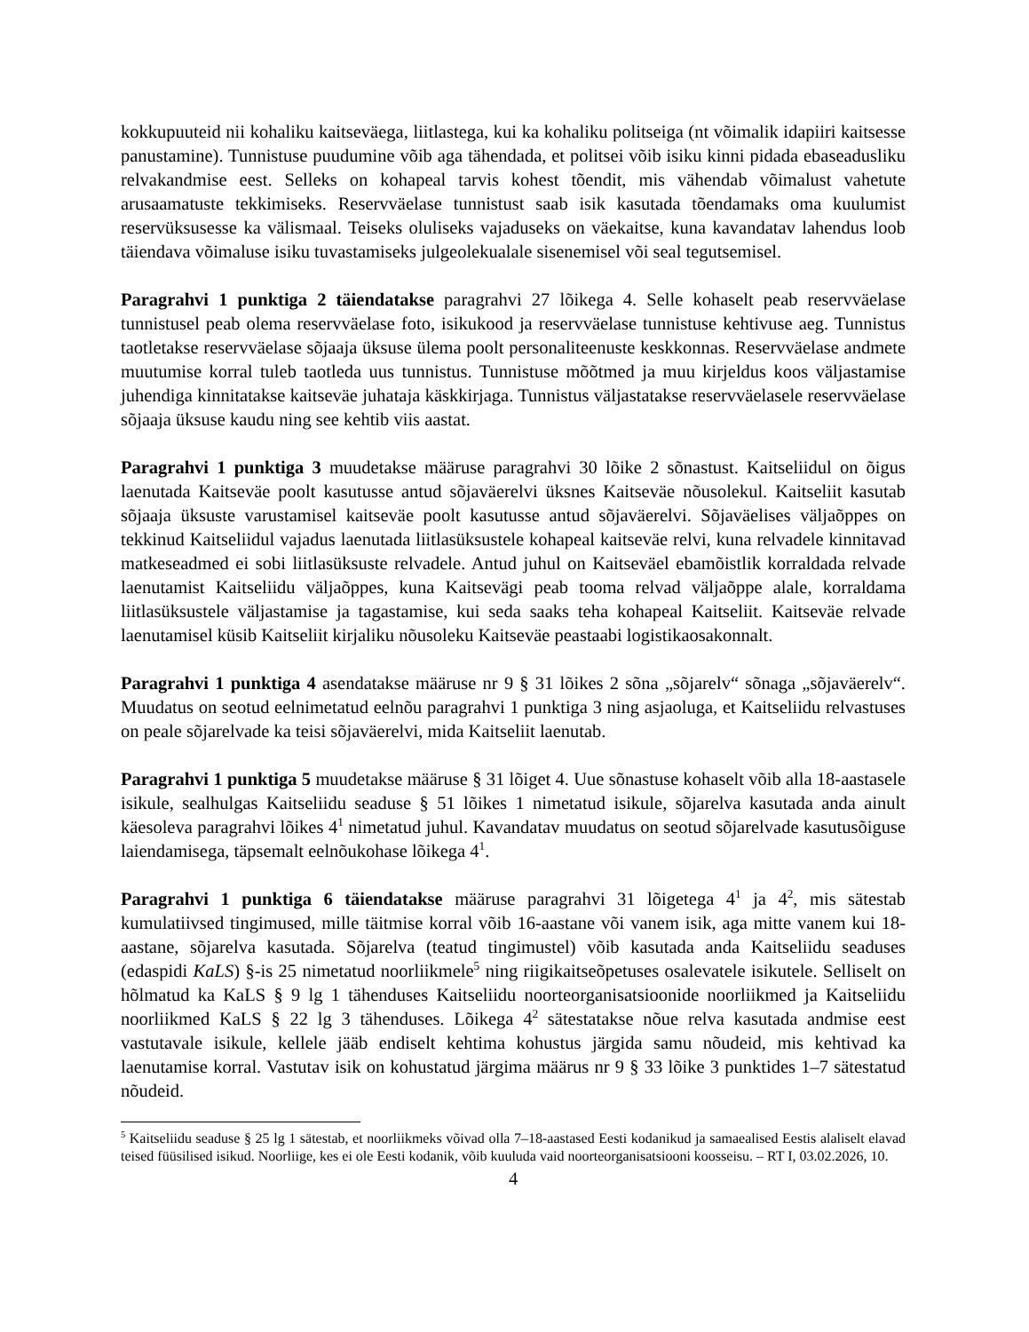kokkupuuteid nii kohaliku kaitseväega, liitlastega, kui ka kohaliku politseiga (nt võimalik idapiiri kaitsesse panustamine). Tunnistuse puudumine võib aga tähendada, et politsei võib isiku kinni pidada ebaseadusliku relvakandmise eest. Selleks on kohapeal tarvis kohest tõendit, mis vähendab võimalust vahetute arusaamatuste tekkimiseks. Reservväelase tunnistust saab isik kasutada tõendamaks oma kuulumist reservüksusesse ka välismaal. Teiseks oluliseks vajaduseks on väekaitse, kuna kavandatav lahendus loob täiendava võimaluse isiku tuvastamiseks julgeolekualale sisenemisel või seal tegutsemisel.
Paragrahvi 1 punktiga 2 täiendatakse paragrahvi 27 lõikega 4. Selle kohaselt peab reservväelase tunnistusel peab olema reservväelase foto, isikukood ja reservväelase tunnistuse kehtivuse aeg. Tunnistus taotletakse reservväelase sõjaaja üksuse ülema poolt personaliteenuste keskkonnas. Reservväelase andmete muutumise korral tuleb taotleda uus tunnistus. Tunnistuse mõõtmed ja muu kirjeldus koos väljastamise juhendiga kinnitatakse kaitseväe juhataja käskkirjaga. Tunnistus väljastatakse reservväelasele reservväelase sõjaaja üksuse kaudu ning see kehtib viis aastat.
Paragrahvi 1 punktiga 3 muudetakse määruse paragrahvi 30 lõike 2 sõnastust. Kaitseliidul on õigus laenutada Kaitseväe poolt kasutusse antud sõjaväerelvi üksnes Kaitseväe nõusolekul. Kaitseliit kasutab sõjaaja üksuste varustamisel kaitseväe poolt kasutusse antud sõjaväerelvi. Sõjaväelises väljaõppes on tekkinud Kaitseliidul vajadus laenutada liitlasüksustele kohapeal kaitseväe relvi, kuna relvadele kinnitavad matkeseadmed ei sobi liitlasüksuste relvadele. Antud juhul on Kaitseväel ebamõistlik korraldada relvade laenutamist Kaitseliidu väljaõppes, kuna Kaitsevägi peab tooma relvad väljaõppe alale, korraldama liitlasüksustele väljastamise ja tagastamise, kui seda saaks teha kohapeal Kaitseliit. Kaitseväe relvade laenutamisel küsib Kaitseliit kirjaliku nõusoleku Kaitseväe peastaabi logistikaosakonnalt.
Paragrahvi 1 punktiga 4 asendatakse määruse nr 9 § 31 lõikes 2 sõna „sõjarelv“ sõnaga „sõjaväerelv“. Muudatus on seotud eelnimetatud eelnõu paragrahvi 1 punktiga 3 ning asjaoluga, et Kaitseliidu relvastuses on peale sõjarelvade ka teisi sõjaväerelvi, mida Kaitseliit laenutab.
Paragrahvi 1 punktiga 5 muudetakse määruse § 31 lõiget 4. Uue sõnastuse kohaselt võib alla 18-aastasele isikule, sealhulgas Kaitseliidu seaduse § 51 lõikes 1 nimetatud isikule, sõjarelva kasutada anda ainult käesoleva paragrahvi lõikes 4<sup>1</sup> nimetatud juhul. Kavandatav muudatus on seotud sõjarelvade kasutusõiguse laiendamisega, täpsemalt eelnõukohase lõikega 4<sup>1</sup>.
Paragrahvi 1 punktiga 6 täiendatakse määruse paragrahvi 31 lõigetega 4<sup>1</sup> ja 4<sup>2</sup>, mis sätestab kumulatiivsed tingimused, mille täitmise korral võib 16-aastane või vanem isik, aga mitte vanem kui 18-aastane, sõjarelva kasutada. Sõjarelva (teatud tingimustel) võib kasutada anda Kaitseliidu seaduses (edaspidi KaLS) §-is 25 nimetatud noorliikmele<sup>5</sup> ning riigikaitseõpetuses osalevatele isikutele. Selliselt on hõlmatud ka KaLS § 9 lg 1 tähenduses Kaitseliidu noorteorganisatsioonide noorliikmed ja Kaitseliidu noorliikmed KaLS § 22 lg 3 tähenduses. Lõikega 4<sup>2</sup> sätestatakse nõue relva kasutada andmise eest vastutavale isikule, kellele jääb endiselt kehtima kohustus järgida samu nõudeid, mis kehtivad ka laenutamise korral. Vastutav isik on kohustatud järgima määrus nr 9 § 33 lõike 3 punktides 1–7 sätestatud nõudeid.
<sup>5</sup> Kaitseliidu seaduse § 25 lg 1 sätestab, et noorliikmeks võivad olla 7–18-aastased Eesti kodanikud ja samaealised Eestis alaliselt elavad teised füüsilised isikud. Noorliige, kes ei ole Eesti kodanik, võib kuuluda vaid noorteorganisatsiooni koosseisu. – RT I, 03.02.2026, 10.
4